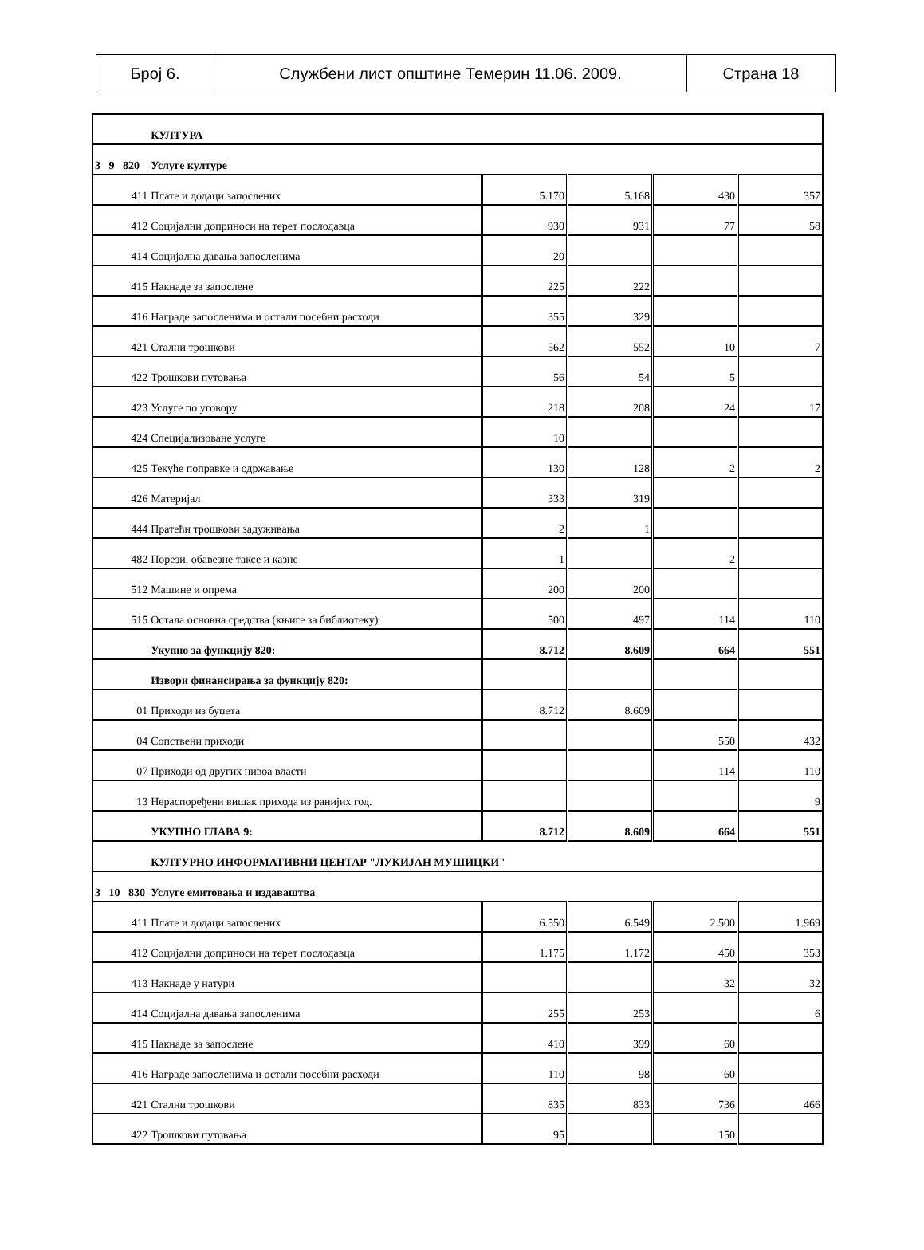| Број 6. | Службени лист општине Темерин 11.06. 2009. | Страна 18 |
| | | КУЛТУРА | | | | |
| 3 9 820 | | Услуге културе | | | | |
| | 411 | Плате и додаци запослених | 5.170 | 5.168 | 430 | 357 |
| | 412 | Социјални доприноси на терет послодавца | 930 | 931 | 77 | 58 |
| | 414 | Социјална давања запосленима | 20 | | | |
| | 415 | Накнаде за запослене | 225 | 222 | | |
| | 416 | Награде запосленима и остали посебни расходи | 355 | 329 | | |
| | 421 | Стални трошкови | 562 | 552 | 10 | 7 |
| | 422 | Трошкови путовања | 56 | 54 | 5 | |
| | 423 | Услуге по уговору | 218 | 208 | 24 | 17 |
| | 424 | Специјализоване услуге | 10 | | | |
| | 425 | Текуће поправке и одржавање | 130 | 128 | 2 | 2 |
| | 426 | Материјал | 333 | 319 | | |
| | 444 | Пратећи трошкови задуживања | 2 | 1 | | |
| | 482 | Порези, обавезне таксе и казне | 1 | | 2 | |
| | 512 | Машине и опрема | 200 | 200 | | |
| | 515 | Остала основна средства (књиге за библиотеку) | 500 | 497 | 114 | 110 |
| | | Укупно за функцију 820: | 8.712 | 8.609 | 664 | 551 |
| | | Извори финансирања за функцију 820: | | | | |
| | 01 | Приходи из буџета | 8.712 | 8.609 | | |
| | 04 | Сопствени приходи | | | 550 | 432 |
| | 07 | Приходи од других нивоа власти | | | 114 | 110 |
| | 13 | Нераспоређени вишак прихода из ранијих год. | | | | 9 |
| | | УКУПНО ГЛАВА 9: | 8.712 | 8.609 | 664 | 551 |
| | | КУЛТУРНО ИНФОРМАТИВНИ ЦЕНТАР "ЛУКИЈАН МУШИЦКИ" | | | | |
| 3 10 830 | | Услуге емитовања и издаваштва | | | | |
| | 411 | Плате и додаци запослених | 6.550 | 6.549 | 2.500 | 1.969 |
| | 412 | Социјални доприноси на терет послодавца | 1.175 | 1.172 | 450 | 353 |
| | 413 | Накнаде у натури | | | 32 | 32 |
| | 414 | Социјална давања запосленима | 255 | 253 | | 6 |
| | 415 | Накнаде за запослене | 410 | 399 | 60 | |
| | 416 | Награде запосленима и остали посебни расходи | 110 | 98 | 60 | |
| | 421 | Стални трошкови | 835 | 833 | 736 | 466 |
| | 422 | Трошкови путовања | 95 | | 150 | |